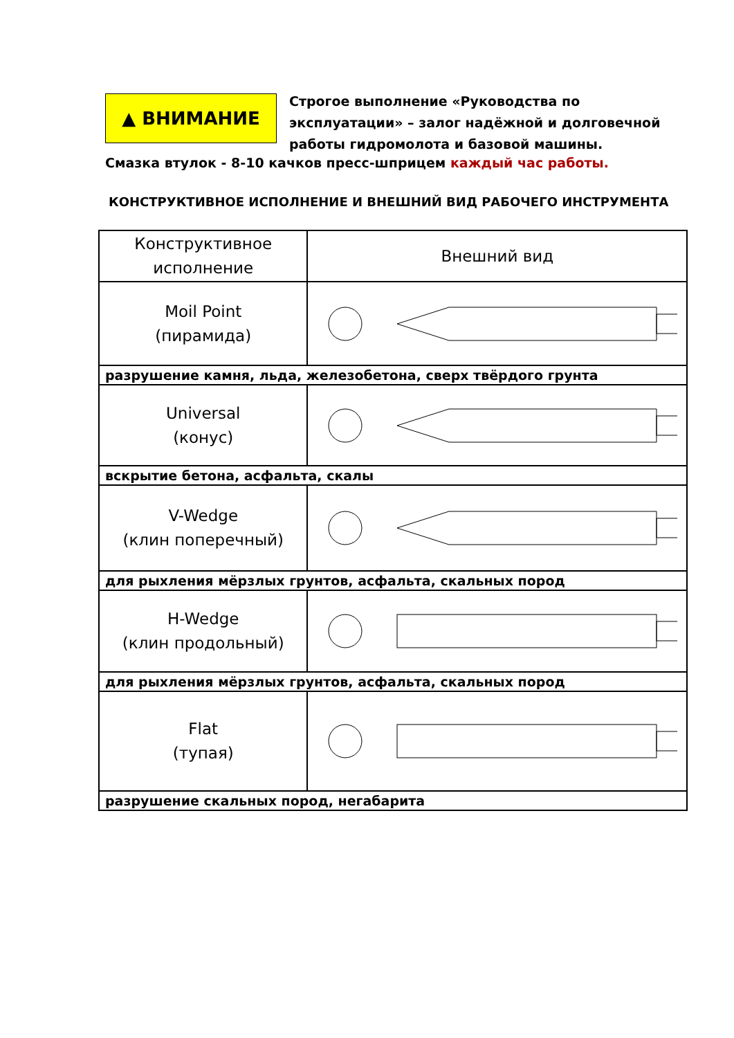▲ ВНИМАНИЕ
Строгое выполнение «Руководства по эксплуатации» – залог надёжной и долговечной работы гидромолота и базовой машины.
Смазка втулок - 8-10 качков пресс-шприцем каждый час работы.
КОНСТРУКТИВНОЕ ИСПОЛНЕНИЕ И ВНЕШНИЙ ВИД РАБОЧЕГО ИНСТРУМЕНТА
| Конструктивное исполнение | Внешний вид |
| --- | --- |
| Moil Point (пирамида) | |
| разрушение камня, льда, железобетона, сверх твёрдого грунта | |
| Universal (конус) | |
| вскрытие бетона, асфальта, скалы | |
| V-Wedge (клин поперечный) | |
| для рыхления мёрзлых грунтов, асфальта, скальных пород | |
| H-Wedge (клин продольный) | |
| для рыхления мёрзлых грунтов, асфальта, скальных пород | |
| Flat (тупая) | |
| разрушение скальных пород, негабарита | |